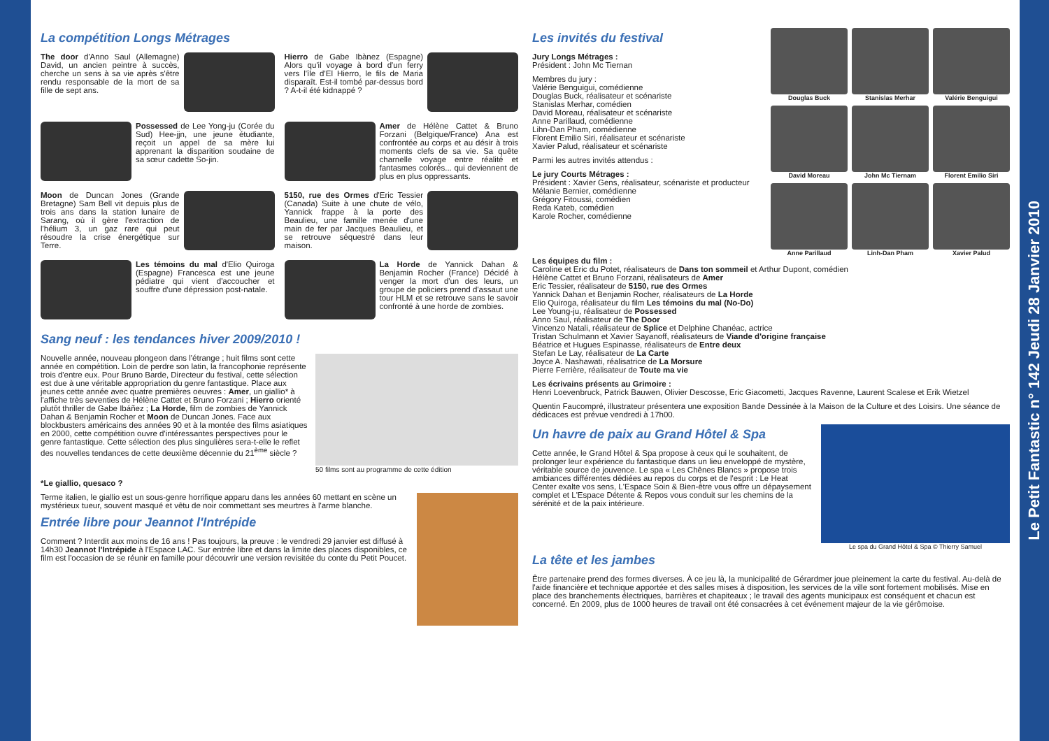La compétition Longs Métrages
The door d'Anno Saul (Allemagne) David, un ancien peintre à succès, cherche un sens à sa vie après s'être rendu responsable de la mort de sa fille de sept ans.
Possessed de Lee Yong-ju (Corée du Sud) Hee-jjn, une jeune étudiante, reçoit un appel de sa mère lui apprenant la disparition soudaine de sa sœur cadette So-jin.
Moon de Duncan Jones (Grande Bretagne) Sam Bell vit depuis plus de trois ans dans la station lunaire de Sarang, où il gère l'extraction de l'hélium 3, un gaz rare qui peut résoudre la crise énergétique sur Terre.
Les témoins du mal d'Elio Quiroga (Espagne) Francesca est une jeune pédiatre qui vient d'accoucher et souffre d'une dépression post-natale.
Hierro de Gabe Ibànez (Espagne) Alors qu'il voyage à bord d'un ferry vers l'île d'El Hierro, le fils de Maria disparaît. Est-il tombé par-dessus bord ? A-t-il été kidnappé ?
Amer de Hélène Cattet & Bruno Forzani (Belgique/France) Ana est confrontée au corps et au désir à trois moments clefs de sa vie. Sa quête charnelle voyage entre réalité et fantasmes colorés... qui deviennent de plus en plus oppressants.
5150, rue des Ormes d'Eric Tessier (Canada) Suite à une chute de vélo, Yannick frappe à la porte des Beaulieu, une famille menée d'une main de fer par Jacques Beaulieu, et se retrouve séquestré dans leur maison.
La Horde de Yannick Dahan & Benjamin Rocher (France) Décidé à venger la mort d'un des leurs, un groupe de policiers prend d'assaut une tour HLM et se retrouve sans le savoir confronté à une horde de zombies.
Sang neuf : les tendances hiver 2009/2010 !
Nouvelle année, nouveau plongeon dans l'étrange ; huit films sont cette année en compétition. Loin de perdre son latin, la francophonie représente trois d'entre eux. Pour Bruno Barde, Directeur du festival, cette sélection est due à une véritable appropriation du genre fantastique. Place aux jeunes cette année avec quatre premières oeuvres : Amer, un giallio* à l'affiche très seventies de Hélène Cattet et Bruno Forzani ; Hierro orienté plutôt thriller de Gabe Ibáñez ; La Horde, film de zombies de Yannick Dahan & Benjamin Rocher et Moon de Duncan Jones. Face aux blockbusters américains des années 90 et à la montée des films asiatiques en 2000, cette compétition ouvre d'intéressantes perspectives pour le genre fantastique. Cette sélection des plus singulières sera-t-elle le reflet des nouvelles tendances de cette deuxième décennie du 21<sup>ème</sup> siècle ?
50 films sont au programme de cette édition
*Le giallio, quesaco ?
Terme italien, le giallio est un sous-genre horrifique apparu dans les années 60 mettant en scène un mystérieux tueur, souvent masqué et vêtu de noir commettant ses meurtres à l'arme blanche.
Entrée libre pour Jeannot l'Intrépide
Comment ? Interdit aux moins de 16 ans ! Pas toujours, la preuve : le vendredi 29 janvier est diffusé à 14h30 Jeannot l'Intrépide à l'Espace LAC. Sur entrée libre et dans la limite des places disponibles, ce film est l'occasion de se réunir en famille pour découvrir une version revisitée du conte du Petit Poucet.
Les invités du festival
Jury Longs Métrages :
Président : John Mc Tiernan
Membres du jury :
Valérie Benguigui, comédienne
Douglas Buck, réalisateur et scénariste
Stanislas Merhar, comédien
David Moreau, réalisateur et scénariste
Anne Parillaud, comédienne
Lihn-Dan Pham, comédienne
Florent Emilio Siri, réalisateur et scénariste
Xavier Palud, réalisateur et scénariste
Parmi les autres invités attendus :
Le jury Courts Métrages :
Président : Xavier Gens, réalisateur, scénariste et producteur
Mélanie Bernier, comédienne
Grégory Fitoussi, comédien
Reda Kateb, comédien
Karole Rocher, comédienne
Douglas Buck
Stanislas Merhar
Valérie Benguigui
David Moreau
John Mc Tiernam
Florent Emilio Siri
Anne Parillaud
Linh-Dan Pham
Xavier Palud
Les équipes du film :
Caroline et Eric du Potet, réalisateurs de Dans ton sommeil et Arthur Dupont, comédien
Hélène Cattet et Bruno Forzani, réalisateurs de Amer
Eric Tessier, réalisateur de 5150, rue des Ormes
Yannick Dahan et Benjamin Rocher, réalisateurs de La Horde
Elio Quiroga, réalisateur du film Les témoins du mal (No-Do)
Lee Young-ju, réalisateur de Possessed
Anno Saul, réalisateur de The Door
Vincenzo Natali, réalisateur de Splice et Delphine Chanéac, actrice
Tristan Schulmann et Xavier Sayanoff, réalisateurs de Viande d'origine française
Béatrice et Hugues Espinasse, réalisateurs de Entre deux
Stefan Le Lay, réalisateur de La Carte
Joyce A. Nashawati, réalisatrice de La Morsure
Pierre Ferrière, réalisateur de Toute ma vie
Les écrivains présents au Grimoire :
Henri Loevenbruck, Patrick Bauwen, Olivier Descosse, Eric Giacometti, Jacques Ravenne, Laurent Scalese et Erik Wietzel
Quentin Faucompré, illustrateur présentera une exposition Bande Dessinée à la Maison de la Culture et des Loisirs. Une séance de dédicaces est prévue vendredi à 17h00.
Un havre de paix au Grand Hôtel & Spa
Cette année, le Grand Hôtel & Spa propose à ceux qui le souhaitent, de prolonger leur expérience du fantastique dans un lieu enveloppé de mystère, véritable source de jouvence. Le spa « Les Chênes Blancs » propose trois ambiances différentes dédiées au repos du corps et de l'esprit : Le Heat Center exalte vos sens, L'Espace Soin & Bien-être vous offre un dépaysement complet et L'Espace Détente & Repos vous conduit sur les chemins de la sérénité et de la paix intérieure.
Le spa du Grand Hôtel & Spa © Thierry Samuel
La tête et les jambes
Être partenaire prend des formes diverses. À ce jeu là, la municipalité de Gérardmer joue pleinement la carte du festival. Au-delà de l'aide financière et technique apportée et des salles mises à disposition, les services de la ville sont fortement mobilisés. Mise en place des branchements électriques, barrières et chapiteaux ; le travail des agents municipaux est conséquent et chacun est concerné. En 2009, plus de 1000 heures de travail ont été consacrées à cet événement majeur de la vie gérômoise.
Le Petit Fantastic n° 142 Jeudi 28 Janvier 2010